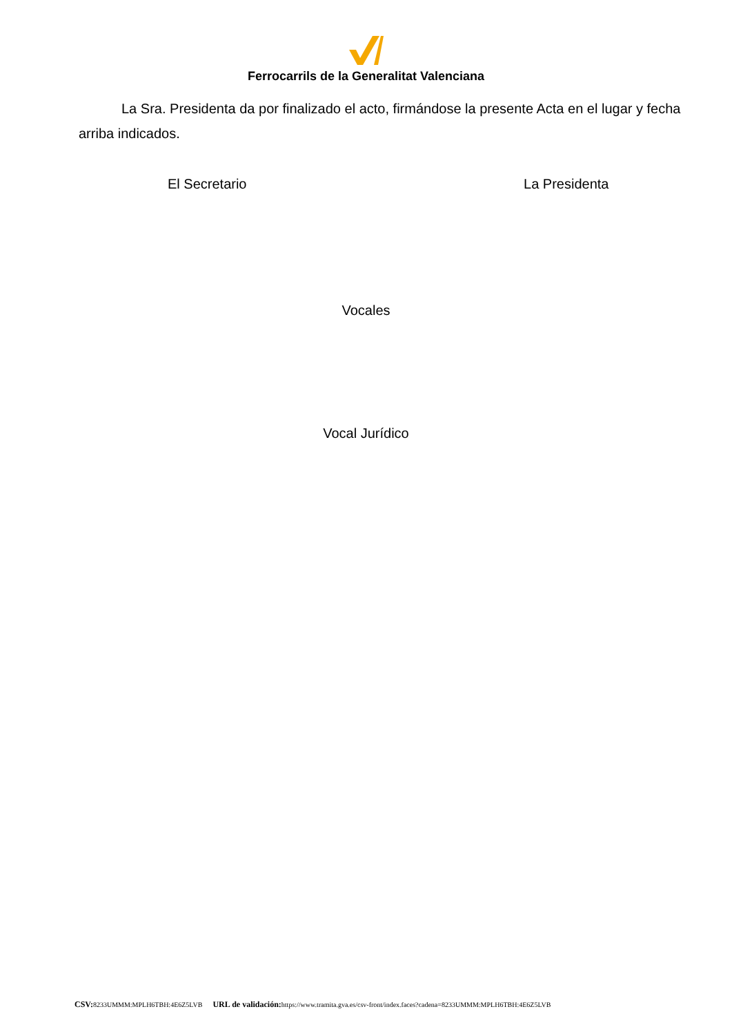Ferrocarrils de la Generalitat Valenciana
La Sra. Presidenta da por finalizado el acto, firmándose la presente Acta en el lugar y fecha arriba indicados.
El Secretario La Presidenta
Vocales
Vocal Jurídico
CSV: 8233UMMM:MPLH6TBH:4E6Z5LVB URL de validación: https://www.tramita.gva.es/csv-front/index.faces?cadena=8233UMMM:MPLH6TBH:4E6Z5LVB